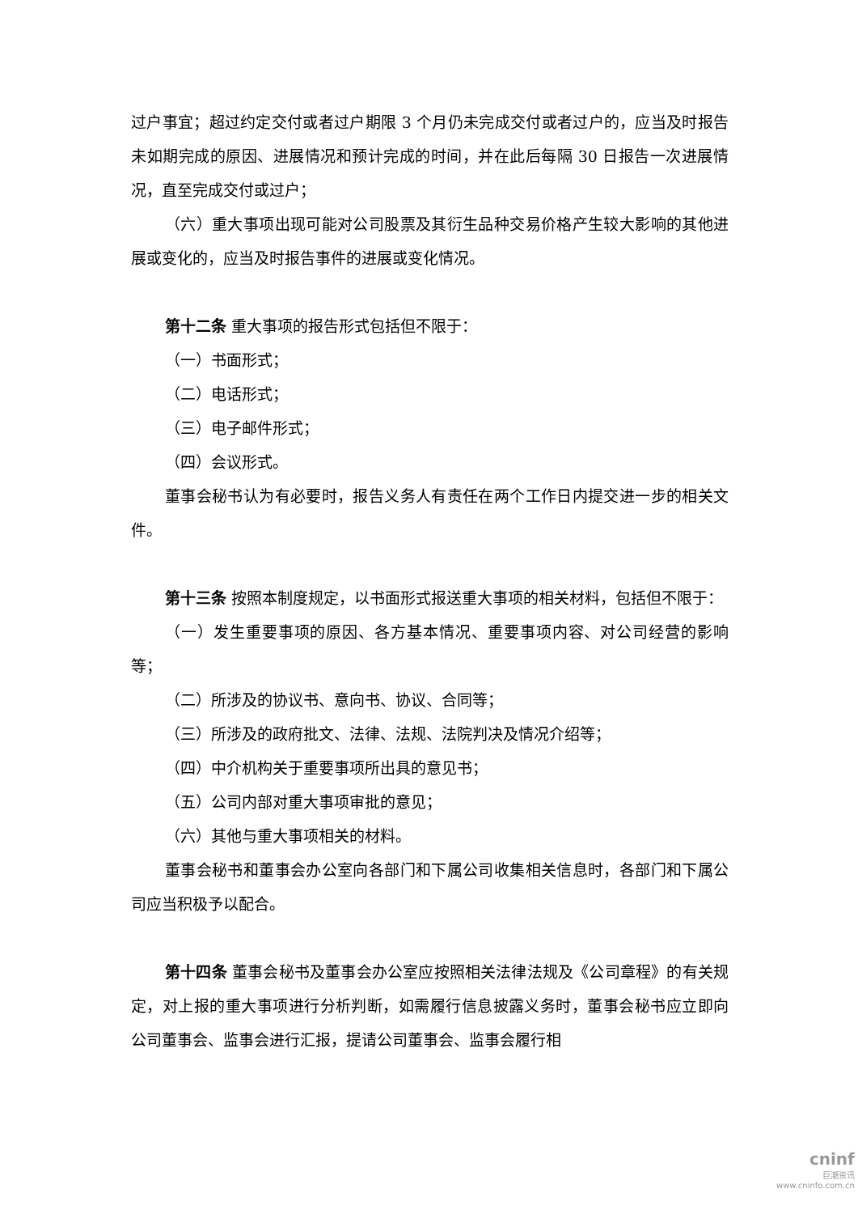过户事宜；超过约定交付或者过户期限 3 个月仍未完成交付或者过户的，应当及时报告未如期完成的原因、进展情况和预计完成的时间，并在此后每隔 30 日报告一次进展情况，直至完成交付或过户；
（六）重大事项出现可能对公司股票及其衍生品种交易价格产生较大影响的其他进展或变化的，应当及时报告事件的进展或变化情况。
第十二条 重大事项的报告形式包括但不限于：
（一）书面形式；
（二）电话形式；
（三）电子邮件形式；
（四）会议形式。
董事会秘书认为有必要时，报告义务人有责任在两个工作日内提交进一步的相关文件。
第十三条 按照本制度规定，以书面形式报送重大事项的相关材料，包括但不限于：
（一）发生重要事项的原因、各方基本情况、重要事项内容、对公司经营的影响等；
（二）所涉及的协议书、意向书、协议、合同等；
（三）所涉及的政府批文、法律、法规、法院判决及情况介绍等；
（四）中介机构关于重要事项所出具的意见书；
（五）公司内部对重大事项审批的意见；
（六）其他与重大事项相关的材料。
董事会秘书和董事会办公室向各部门和下属公司收集相关信息时，各部门和下属公司应当积极予以配合。
第十四条 董事会秘书及董事会办公室应按照相关法律法规及《公司章程》的有关规定，对上报的重大事项进行分析判断，如需履行信息披露义务时，董事会秘书应立即向公司董事会、监事会进行汇报，提请公司董事会、监事会履行相
cninf
巨潮资讯
www.cninfo.com.cn